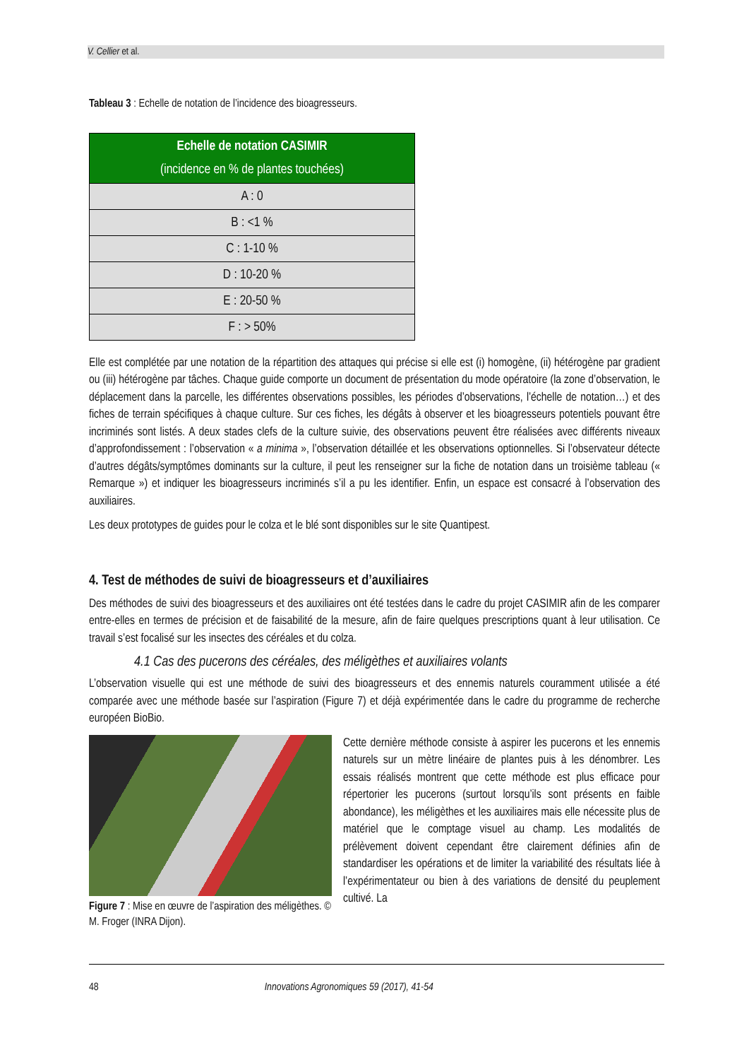V. Cellier et al.
Tableau 3 : Echelle de notation de l’incidence des bioagresseurs.
| Echelle de notation CASIMIR (incidence en % de plantes touchées) |
| --- |
| A : 0 |
| B : <1 % |
| C : 1-10 % |
| D : 10-20 % |
| E : 20-50 % |
| F : > 50% |
Elle est complétée par une notation de la répartition des attaques qui précise si elle est (i) homogène, (ii) hétérogène par gradient ou (iii) hétérogène par tâches. Chaque guide comporte un document de présentation du mode opératoire (la zone d’observation, le déplacement dans la parcelle, les différentes observations possibles, les périodes d’observations, l’échelle de notation…) et des fiches de terrain spécifiques à chaque culture. Sur ces fiches, les dégâts à observer et les bioagresseurs potentiels pouvant être incriminés sont listés. A deux stades clefs de la culture suivie, des observations peuvent être réalisées avec différents niveaux d’approfondissement : l’observation « a minima », l’observation détaillée et les observations optionnelles. Si l’observateur détecte d’autres dégâts/symptômes dominants sur la culture, il peut les renseigner sur la fiche de notation dans un troisième tableau (« Remarque ») et indiquer les bioagresseurs incriminés s’il a pu les identifier. Enfin, un espace est consacré à l’observation des auxiliaires.
Les deux prototypes de guides pour le colza et le blé sont disponibles sur le site Quantipest.
4. Test de méthodes de suivi de bioagresseurs et d’auxiliaires
Des méthodes de suivi des bioagresseurs et des auxiliaires ont été testées dans le cadre du projet CASIMIR afin de les comparer entre-elles en termes de précision et de faisabilité de la mesure, afin de faire quelques prescriptions quant à leur utilisation. Ce travail s’est focalisé sur les insectes des céréales et du colza.
4.1 Cas des pucerons des céréales, des méligèthes et auxiliaires volants
L’observation visuelle qui est une méthode de suivi des bioagresseurs et des ennemis naturels couramment utilisée a été comparée avec une méthode basée sur l’aspiration (Figure 7) et déjà expérimentée dans le cadre du programme de recherche européen BioBio.
Figure 7 : Mise en œuvre de l’aspiration des méligèthes. © M. Froger (INRA Dijon).
Cette dernière méthode consiste à aspirer les pucerons et les ennemis naturels sur un mètre linéaire de plantes puis à les dénombrer. Les essais réalisés montrent que cette méthode est plus efficace pour répertorier les pucerons (surtout lorsqu’ils sont présents en faible abondance), les méligèthes et les auxiliaires mais elle nécessite plus de matériel que le comptage visuel au champ. Les modalités de prélèvement doivent cependant être clairement définies afin de standardiser les opérations et de limiter la variabilité des résultats liée à l’expérimentateur ou bien à des variations de densité du peuplement cultivé. La
48 Innovations Agronomiques 59 (2017), 41-54